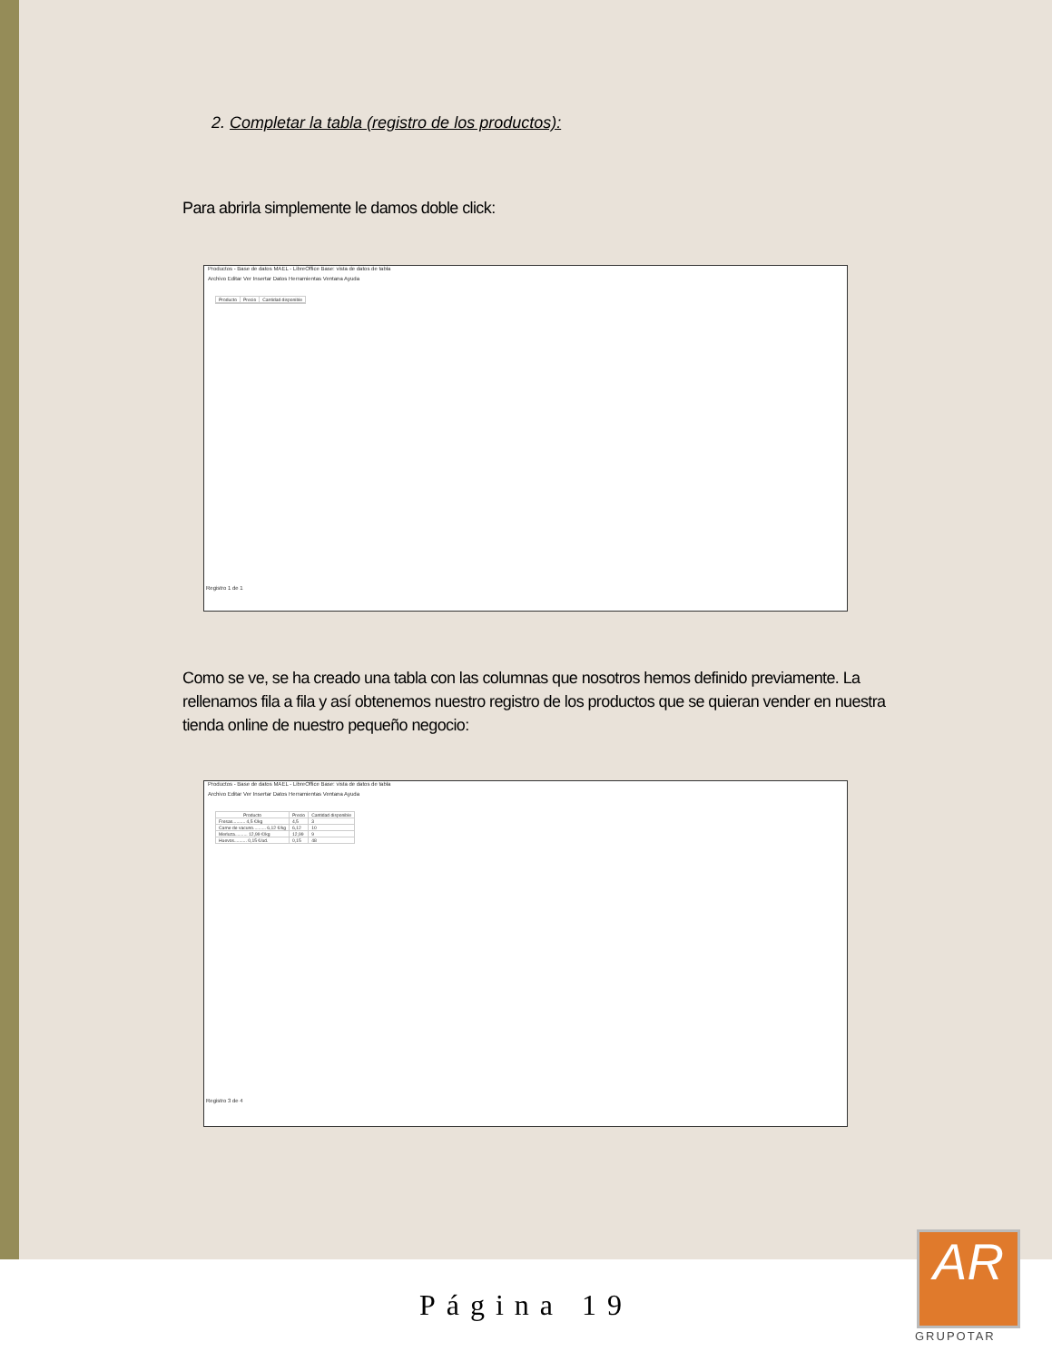2. Completar la tabla (registro de los productos):
Para abrirla simplemente le damos doble click:
Productos - Base de datos MAEL - LibreOffice Base: vista de datos de tabla
Archivo Editar Ver Insertar Datos Herramientas Ventana Ayuda
| Producto | Precio | Cantidad disponible |
| --- | --- | --- |
Registro 1 de 1
Como se ve, se ha creado una tabla con las columnas que nosotros hemos definido previamente. La rellenamos fila a fila y así obtenemos nuestro registro de los productos que se quieran vender en nuestra tienda online de nuestro pequeño negocio:
Productos - Base de datos MAEL - LibreOffice Base: vista de datos de tabla
Archivo Editar Ver Insertar Datos Herramientas Ventana Ayuda
| Producto | Precio | Cantidad disponible |
| --- | --- | --- |
| Fresas.......... 4,5 €/kg | 4,5 | 3 |
| Carne de vacuno.......... 6,12 €/kg | 6,12 | 10 |
| Merluza.......... 12,99 €/kg | 12,99 | 9 |
| Huevos.......... 0,15 €/ud. | 0,15 | 48 |
Registro 3 de 4
Página 19
AR
GRUPOTAR